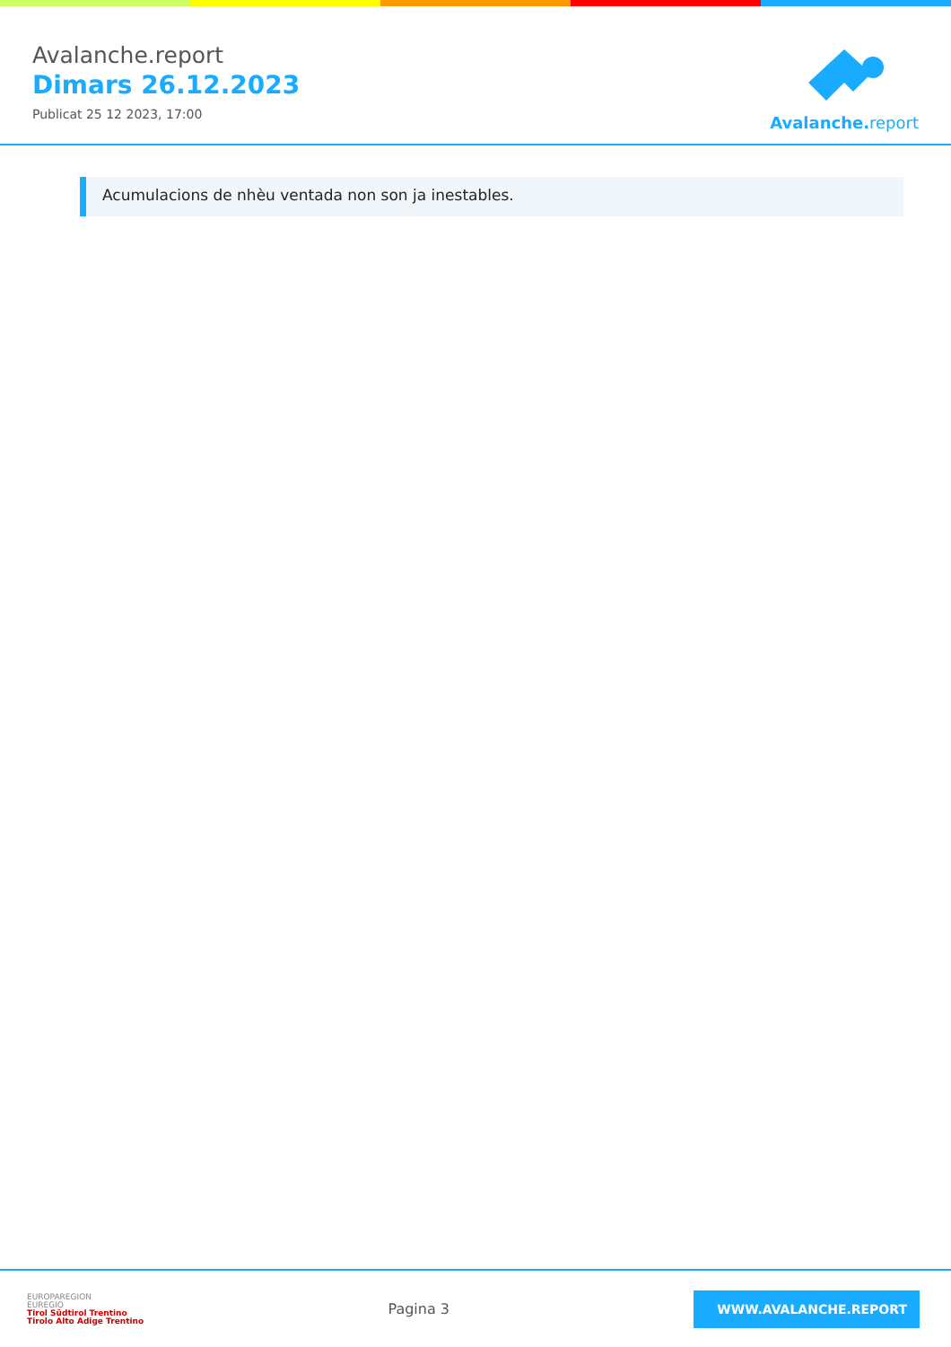Avalanche.report
Dimars 26.12.2023
Publicat 25 12 2023, 17:00
Avalanche. report
Acumulacions de nhèu ventada non son ja inestables.
EUROPAREGION
EUREGIO
Tirol Südtirol Trentino
Tirolo Alto Adige Trentino
Pagina 3
WWW.AVALANCHE.REPORT